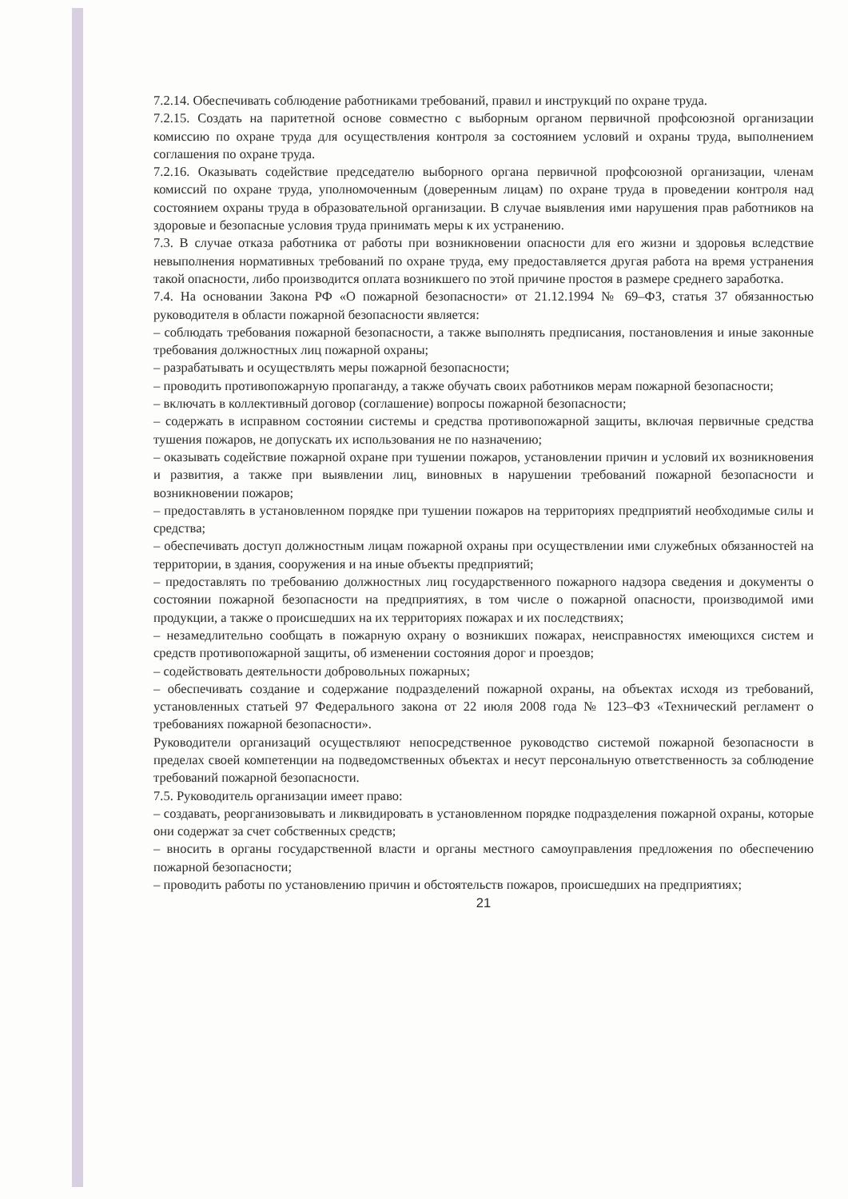7.2.14. Обеспечивать соблюдение работниками требований, правил и инструкций по охране труда.
7.2.15. Создать на паритетной основе совместно с выборным органом первичной профсоюзной организации комиссию по охране труда для осуществления контроля за состоянием условий и охраны труда, выполнением соглашения по охране труда.
7.2.16. Оказывать содействие председателю выборного органа первичной профсоюзной организации, членам комиссий по охране труда, уполномоченным (доверенным лицам) по охране труда в проведении контроля над состоянием охраны труда в образовательной организации. В случае выявления ими нарушения прав работников на здоровые и безопасные условия труда принимать меры к их устранению.
7.3. В случае отказа работника от работы при возникновении опасности для его жизни и здоровья вследствие невыполнения нормативных требований по охране труда, ему предоставляется другая работа на время устранения такой опасности, либо производится оплата возникшего по этой причине простоя в размере среднего заработка.
7.4. На основании Закона РФ «О пожарной безопасности» от 21.12.1994 № 69–ФЗ, статья 37 обязанностью руководителя в области пожарной безопасности является:
– соблюдать требования пожарной безопасности, а также выполнять предписания, постановления и иные законные требования должностных лиц пожарной охраны;
– разрабатывать и осуществлять меры пожарной безопасности;
– проводить противопожарную пропаганду, а также обучать своих работников мерам пожарной безопасности;
– включать в коллективный договор (соглашение) вопросы пожарной безопасности;
– содержать в исправном состоянии системы и средства противопожарной защиты, включая первичные средства тушения пожаров, не допускать их использования не по назначению;
– оказывать содействие пожарной охране при тушении пожаров, установлении причин и условий их возникновения и развития, а также при выявлении лиц, виновных в нарушении требований пожарной безопасности и возникновении пожаров;
– предоставлять в установленном порядке при тушении пожаров на территориях предприятий необходимые силы и средства;
– обеспечивать доступ должностным лицам пожарной охраны при осуществлении ими служебных обязанностей на территории, в здания, сооружения и на иные объекты предприятий;
– предоставлять по требованию должностных лиц государственного пожарного надзора сведения и документы о состоянии пожарной безопасности на предприятиях, в том числе о пожарной опасности, производимой ими продукции, а также о происшедших на их территориях пожарах и их последствиях;
– незамедлительно сообщать в пожарную охрану о возникших пожарах, неисправностях имеющихся систем и средств противопожарной защиты, об изменении состояния дорог и проездов;
– содействовать деятельности добровольных пожарных;
– обеспечивать создание и содержание подразделений пожарной охраны, на объектах исходя из требований, установленных статьей 97 Федерального закона от 22 июля 2008 года № 123–ФЗ «Технический регламент о требованиях пожарной безопасности».
Руководители организаций осуществляют непосредственное руководство системой пожарной безопасности в пределах своей компетенции на подведомственных объектах и несут персональную ответственность за соблюдение требований пожарной безопасности.
7.5. Руководитель организации имеет право:
– создавать, реорганизовывать и ликвидировать в установленном порядке подразделения пожарной охраны, которые они содержат за счет собственных средств;
– вносить в органы государственной власти и органы местного самоуправления предложения по обеспечению пожарной безопасности;
– проводить работы по установлению причин и обстоятельств пожаров, происшедших на предприятиях;
21